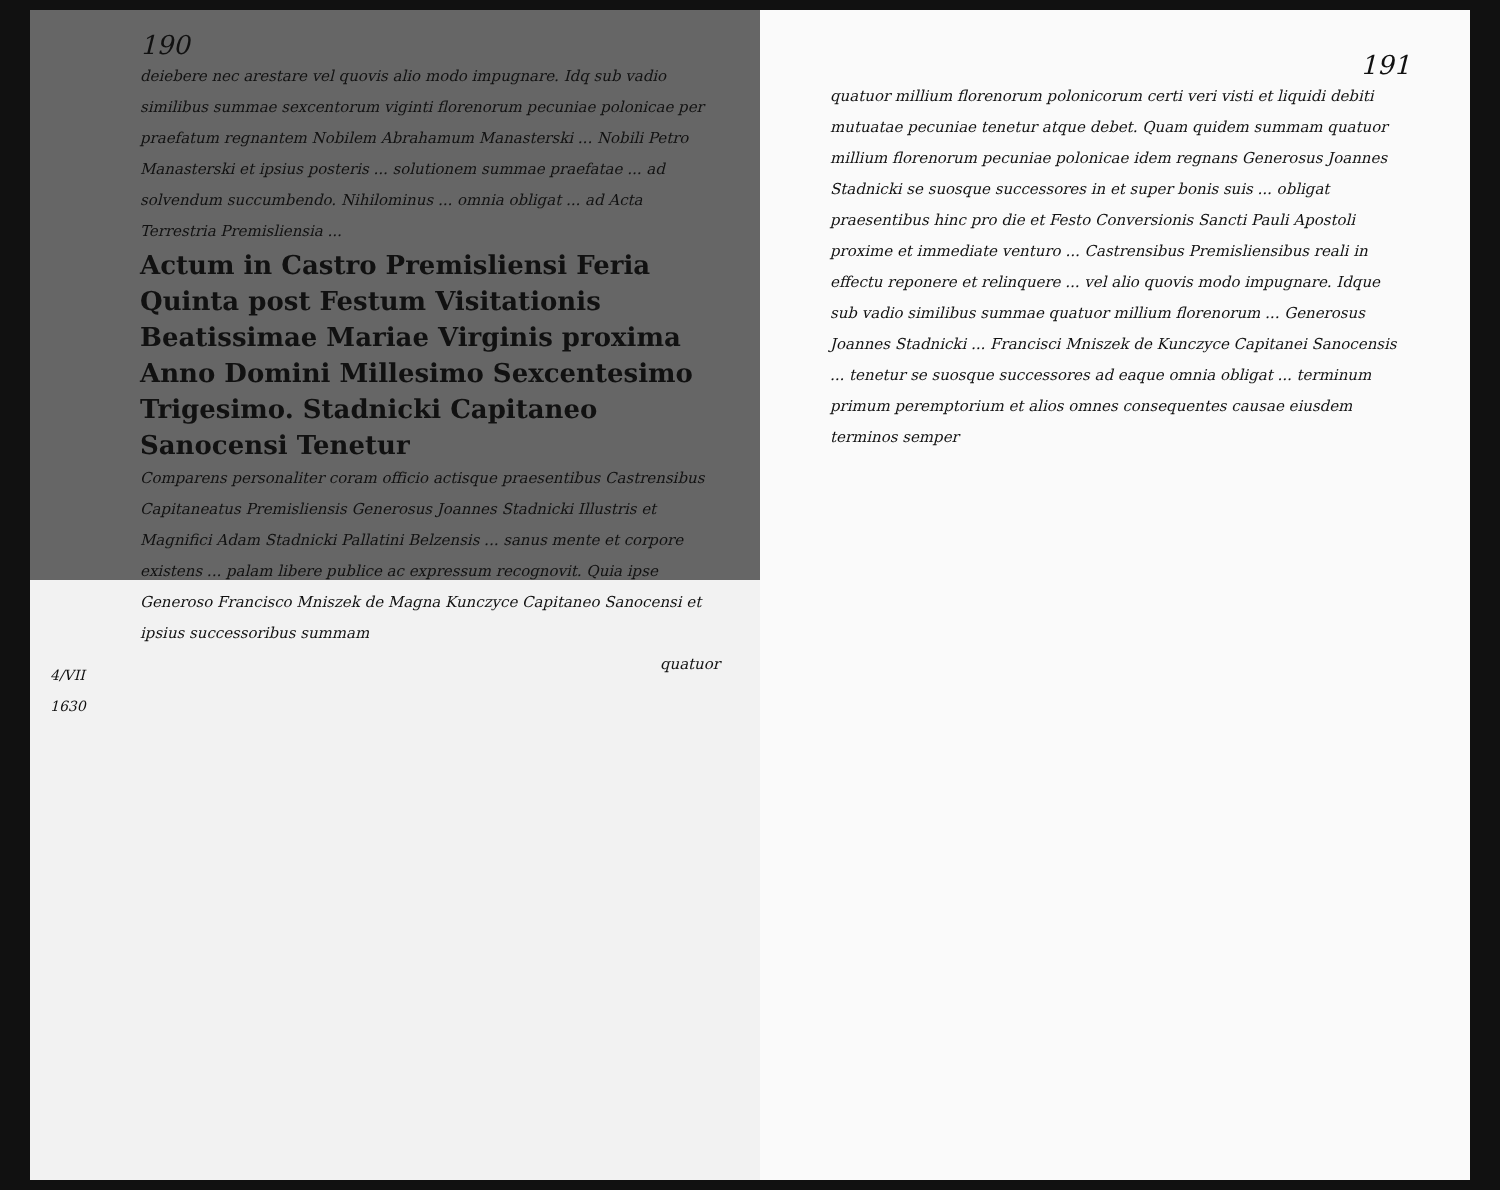190
deiebere nec arestare vel quovis alio modo impugnare. Idq sub vadio similibus summae sexcentorum viginti florenorum pecuniae polonicae per praefatum regnantem Nobilem Abrahamum Manasterski ... Nobili Petro Manasterski et ipsius posteris ... solutionem summae praefatae ... ad solvendum succumbendo. Nihilominus ... omnia obligat ... ad Acta Terrestria Premisliensia ...
Actum in Castro Premisliensi Feria Quinta post Festum Visitationis Beatissimae Mariae Virginis proxima Anno Domini Millesimo Sexcentesimo Trigesimo. Stadnicki Capitaneo Sanocensi Tenetur
4/VII
1630
Comparens personaliter coram officio actisque praesentibus Castrensibus Capitaneatus Premisliensis Generosus Joannes Stadnicki Illustris et Magnifici Adam Stadnicki Pallatini Belzensis ... sanus mente et corpore existens ... palam libere publice ac expressum recognovit. Quia ipse Generoso Francisco Mniszek de Magna Kunczyce Capitaneo Sanocensi et ipsius successoribus summam
quatuor
191
quatuor millium florenorum polonicorum certi veri visti et liquidi debiti mutuatae pecuniae tenetur atque debet. Quam quidem summam quatuor millium florenorum pecuniae polonicae idem regnans Generosus Joannes Stadnicki se suosque successores in et super bonis suis ... obligat praesentibus hinc pro die et Festo Conversionis Sancti Pauli Apostoli proxime et immediate venturo ... Castrensibus Premisliensibus reali in effectu reponere et relinquere ... vel alio quovis modo impugnare. Idque sub vadio similibus summae quatuor millium florenorum ... Generosus Joannes Stadnicki ... Francisci Mniszek de Kunczyce Capitanei Sanocensis ... tenetur se suosque successores ad eaque omnia obligat ... terminum primum peremptorium et alios omnes consequentes causae eiusdem terminos semper